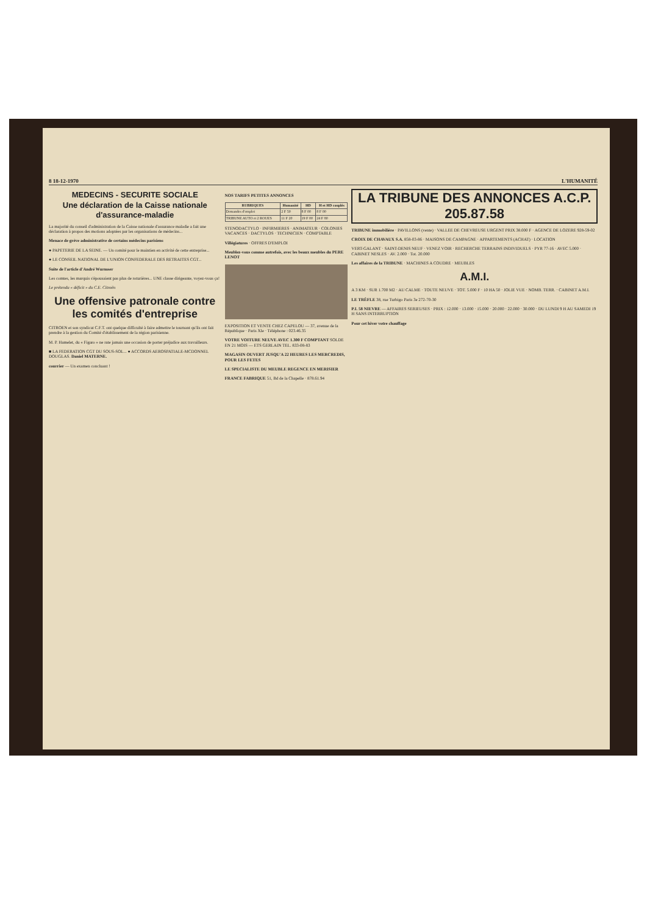8 18-12-1970 L'HUMANITÉ
MEDECINS - SECURITE SOCIALE
Une déclaration de la Caisse nationale d'assurance-maladie
La majorité du conseil d'administration de la Caisse nationale d'assurance maladie a fait une déclaration à propos des motions adoptées par les organisations de médecins...
Menace de grève administrative de certains médecins parisiens
● PAPETERIE DE LA SEINE. — Un comité pour le maintien en activité de cette entreprise...
● LE CONSEIL NATIONAL DE L'UNION CONFEDERALE DES RETRAITES CGT...
Suite de l'article d'André Wurmser
Les comtes, les marquis s'épousaient pas plus de roturières... UNE classe dirigeante, voyez-vous ça!
Le prétendu « déficit » du C.E. Citroën
Une offensive patronale contre les comités d'entreprise
CITROEN et son syndicat C.F.T. ont quelque difficulté à faire admettre le tournant qu'ils ont fait prendre à la gestion du Comité d'établissement de la région parisienne.
M. P. Hamelet, du « Figaro » ne rate jamais une occasion de porter préjudice aux travailleurs.
■ LA FEDERATION CGT DU SOUS-SOL... ● ACCORDS AEROSPATIALE-MCDONNEL DOUGLAS. Daniel MATERNE.
courrier — Un examen concluant !
NOS TARIFS PETITES ANNONCES
| RUBRIQUES | Humanité | HD | H et HD couplés |
| --- | --- | --- | --- |
| Demandes d'emploi | 2 F 50 | 8 F 00 | 8 F 00 |
| TRIBUNE AUTO et 2 ROUES | 11 F 20 | 19 F 00 | 24 F 80 |
STENODACTYLO · INFIRMIERES · ANIMATEUR · COLONIES VACANCES · DACTYLOS · TECHNICIEN · COMPTABLE
Villégiatures · OFFRES D'EMPLOI
Meublez-vous comme autrefois, avec les beaux meubles du PERE LENOT
EXPOSITION ET VENTE CHEZ CAPELOU — 37, avenue de la République · Paris XIe · Téléphone : 023.46.35
VOTRE VOITURE NEUVE AVEC 1.300 F COMPTANT SOLDE EN 21 MOIS — ETS GERLAIN TEL. 833-08-83
MAGASIN OUVERT JUSQU'A 22 HEURES LES MERCREDIS, POUR LES FETES
LE SPECIALISTE DU MEUBLE REGENCE EN MERISIER
FRANCE FABRIQUE 51, Bd de la Chapelle · 878.61.94
LA TRIBUNE DES ANNONCES A.C.P. 205.87.58
TRIBUNE immobilière · PAVILLONS (vente) · VALLEE DE CHEVREUSE URGENT PRIX 38.000 F · AGENCE DE LOZERE 928-59-02
CROIX DE CHAVAUX S.A. 858-03-86 · MAISONS DE CAMPAGNE · APPARTEMENTS (ACHAT) · LOCATION
VERT-GALANT · SAINT-DENIS NEUF · VENEZ VOIR · RECHERCHE TERRAINS INDIVIDUELS · PYR 77-16 · AVEC 5.000 · CABINET NESLES · AV. 2.000 · Tot. 20.000
Les affaires de la TRIBUNE · MACHINES A COUDRE · MEUBLES
A.M.I.
A 3 KM · SUR 1.700 M2 · AU CALME · TOUTE NEUVE · TOT. 5.000 F · 10 HA 50 · JOLIE VUE · NOMB. TERR. · CABINET A.M.I.
LE TRÈFLE 38, rue Turbigo Paris 3e 272-70-30
P.I. 58 NIEVRE — AFFAIRES SERIEUSES · PRIX : 12.000 · 13.000 · 15.000 · 20.000 · 22.000 · 30.000 · DU LUNDI 9 H AU SAMEDI 19 H SANS INTERRUPTION
Pour cet hiver votre chauffage